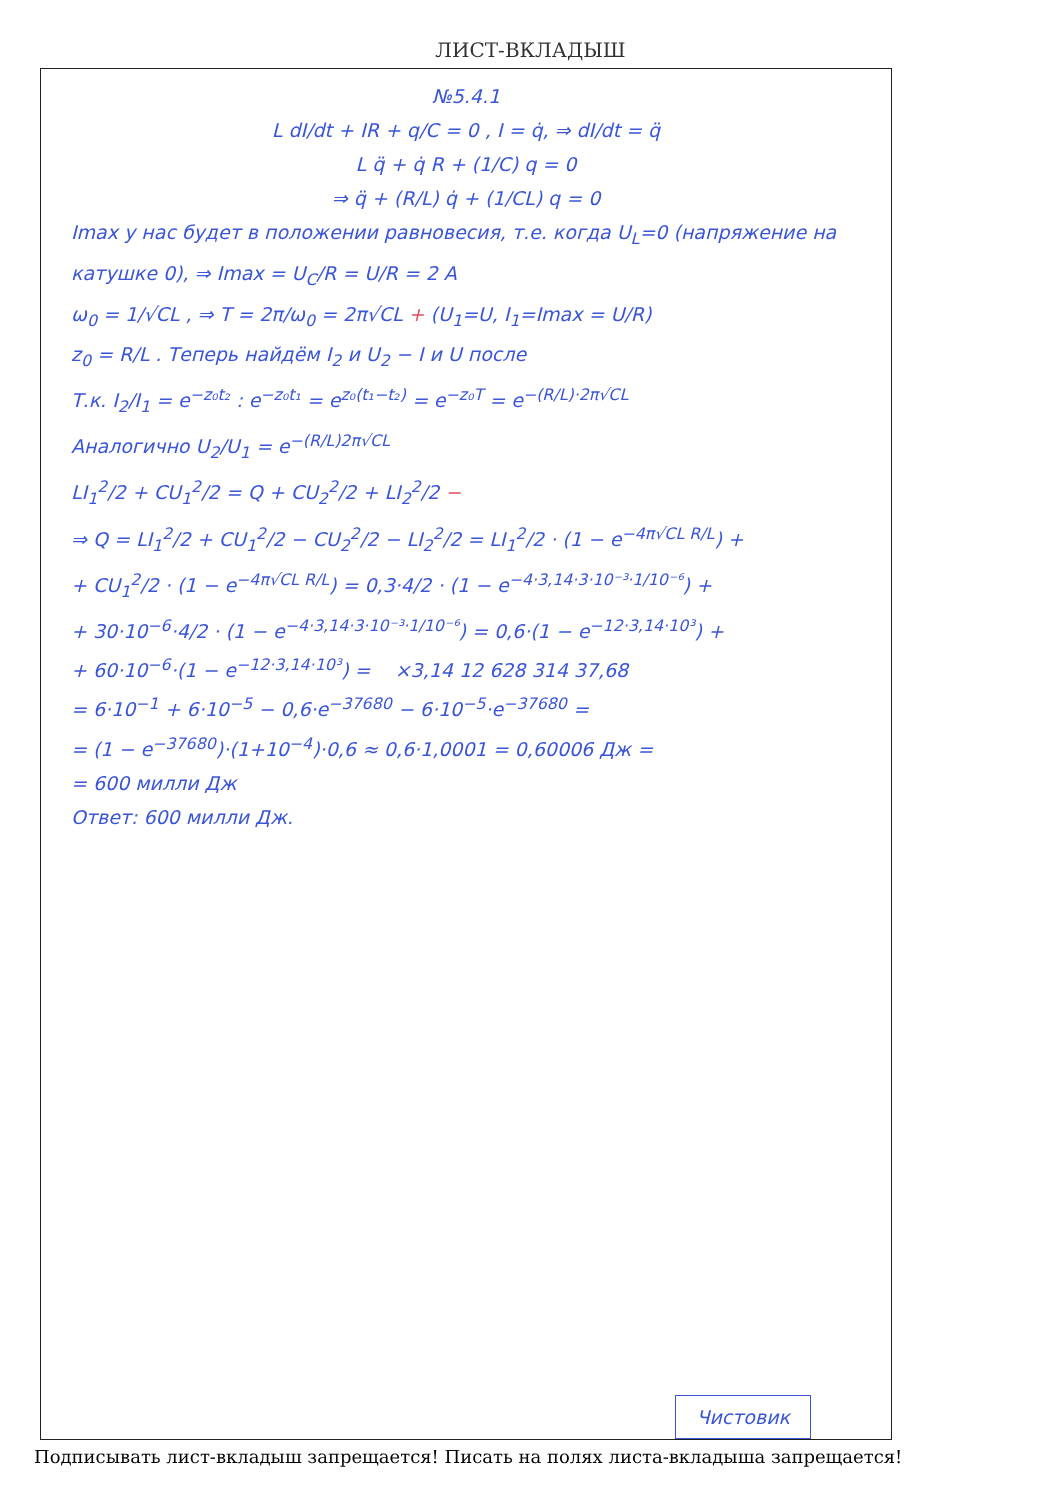ЛИСТ-ВКЛАДЫШ
№5.4.1
L dI/dt + IR + q/C = 0 , I = q̇, ⇒ dI/dt = q̈
L q̈ + q̇ R + (1/C) q = 0
⇒ q̈ + (R/L) q̇ + (1/CL) q = 0
Imax у нас будет в положении равновесия, т.е. когда U<sub>L</sub>=0 (напряжение на катушке 0), ⇒ Imax = U<sub>C</sub>/R = U/R = 2 A
ω<sub>0</sub> = 1/√CL , ⇒ T = 2π/ω<sub>0</sub> = 2π√CL + (U<sub>1</sub>=U, I<sub>1</sub>=Imax = U/R)
z<sub>0</sub> = R/L . Теперь найдём I<sub>2</sub> и U<sub>2</sub> − I и U после
Т.к. I<sub>2</sub>/I<sub>1</sub> = e<sup>−z₀t₂</sup> : e<sup>−z₀t₁</sup> = e<sup>z₀(t₁−t₂)</sup> = e<sup>−z₀T</sup> = e<sup>−(R/L)·2π√CL</sup>
Аналогично U<sub>2</sub>/U<sub>1</sub> = e<sup>−(R/L)2π√CL</sup>
LI<sub>1</sub><sup>2</sup>/2 + CU<sub>1</sub><sup>2</sup>/2 = Q + CU<sub>2</sub><sup>2</sup>/2 + LI<sub>2</sub><sup>2</sup>/2 −
⇒ Q = LI<sub>1</sub><sup>2</sup>/2 + CU<sub>1</sub><sup>2</sup>/2 − CU<sub>2</sub><sup>2</sup>/2 − LI<sub>2</sub><sup>2</sup>/2 = LI<sub>1</sub><sup>2</sup>/2 · (1 − e<sup>−4π√CL R/L</sup>) +
+ CU<sub>1</sub><sup>2</sup>/2 · (1 − e<sup>−4π√CL R/L</sup>) = 0,3·4/2 · (1 − e<sup>−4·3,14·3·10⁻³·1/10⁻⁶</sup>) +
+ 30·10<sup>−6</sup>·4/2 · (1 − e<sup>−4·3,14·3·10⁻³·1/10⁻⁶</sup>) = 0,6·(1 − e<sup>−12·3,14·10³</sup>) +
+ 60·10<sup>−6</sup>·(1 − e<sup>−12·3,14·10³</sup>) = ×3,14 12 628 314 37,68
= 6·10<sup>−1</sup> + 6·10<sup>−5</sup> − 0,6·e<sup>−37680</sup> − 6·10<sup>−5</sup>·e<sup>−37680</sup> =
= (1 − e<sup>−37680</sup>)·(1+10<sup>−4</sup>)·0,6 ≈ 0,6·1,0001 = 0,60006 Дж =
= 600 милли Дж
Ответ: 600 милли Дж.
Чистовик
Подписывать лист-вкладыш запрещается! Писать на полях листа-вкладыша запрещается!